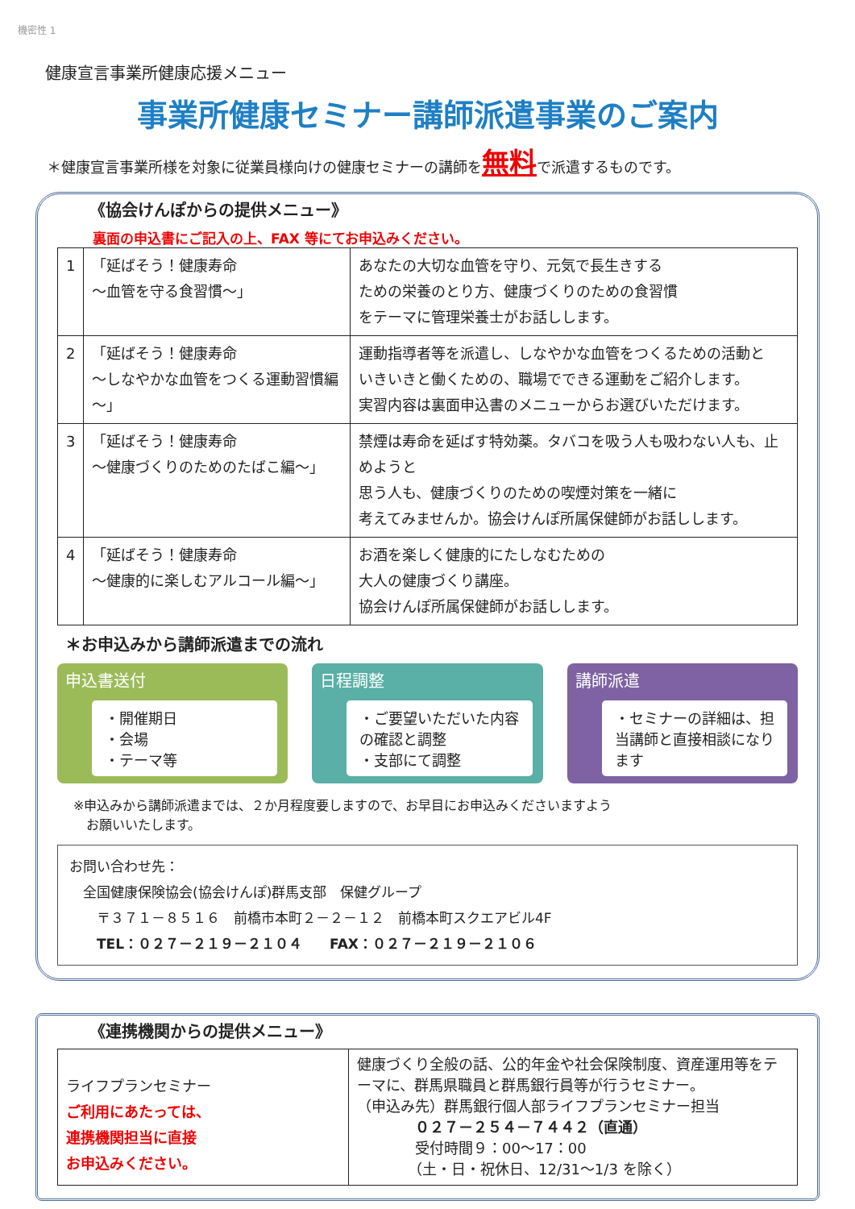機密性 1
健康宣言事業所健康応援メニュー
事業所健康セミナー講師派遣事業のご案内
＊健康宣言事業所様を対象に従業員様向けの健康セミナーの講師を無料で派遣するものです。
《協会けんぽからの提供メニュー》
裏面の申込書にご記入の上、FAX 等にてお申込みください。
| 1 | 「延ばそう！健康寿命 ～血管を守る食習慣～」 | あなたの大切な血管を守り、元気で長生きする ための栄養のとり方、健康づくりのための食習慣 をテーマに管理栄養士がお話しします。 |
| 2 | 「延ばそう！健康寿命 ～しなやかな血管をつくる運動習慣編～」 | 運動指導者等を派遣し、しなやかな血管をつくるための活動と いきいきと働くための、職場でできる運動をご紹介します。 実習内容は裏面申込書のメニューからお選びいただけます。 |
| 3 | 「延ばそう！健康寿命 ～健康づくりのためのたばこ編～」 | 禁煙は寿命を延ばす特効薬。タバコを吸う人も吸わない人も、止めようと 思う人も、健康づくりのための喫煙対策を一緒に 考えてみませんか。協会けんぽ所属保健師がお話しします。 |
| 4 | 「延ばそう！健康寿命 ～健康的に楽しむアルコール編～」 | お酒を楽しく健康的にたしなむための 大人の健康づくり講座。 協会けんぽ所属保健師がお話しします。 |
＊お申込みから講師派遣までの流れ
申込書送付
・開催期日
・会場
・テーマ等
日程調整
・ご要望いただいた内容の確認と調整
・支部にて調整
講師派遣
・セミナーの詳細は、担当講師と直接相談になります
※申込みから講師派遣までは、２か月程度要しますので、お早目にお申込みくださいますよう
　お願いいたします。
お問い合わせ先：
　全国健康保険協会(協会けんぽ)群馬支部　保健グループ
　　〒３７１－８５１６　前橋市本町２－２－１２　前橋本町スクエアビル4F
　　TEL：０２７－２１９－２１０４　　FAX：０２７－２１９－２１０６
《連携機関からの提供メニュー》
| ライフプランセミナー ご利用にあたっては、 連携機関担当に直接 お申込みください。 | 健康づくり全般の話、公的年金や社会保険制度、資産運用等をテーマに、群馬県職員と群馬銀行員等が行うセミナー。 （申込み先）群馬銀行個人部ライフプランセミナー担当 ０２７－２５４－７４４２（直通） 受付時間９：00～17：00 （土・日・祝休日、12/31～1/3 を除く） |